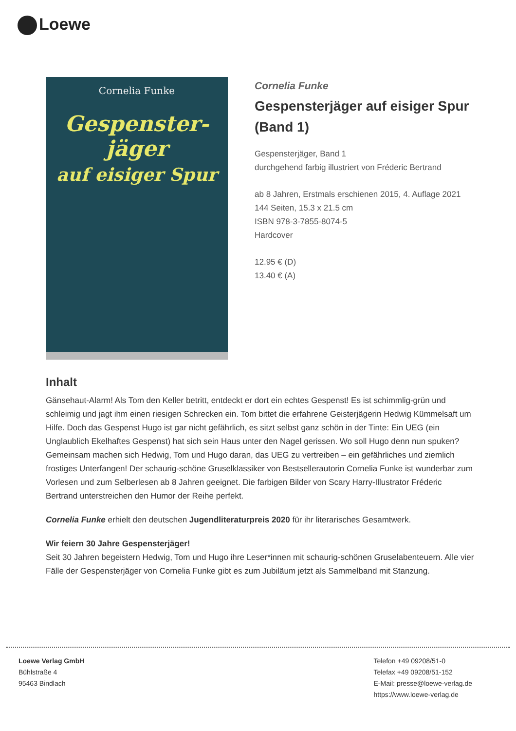Loewe
Cornelia Funke
Gespenster-
jäger
auf eisiger Spur
Cornelia Funke
Gespensterjäger auf eisiger Spur (Band 1)
Gespensterjäger, Band 1
durchgehend farbig illustriert von Fréderic Bertrand
ab 8 Jahren, Erstmals erschienen 2015, 4. Auflage 2021
144 Seiten, 15.3 x 21.5 cm
ISBN 978-3-7855-8074-5
Hardcover
12.95 € (D)
13.40 € (A)
Inhalt
Gänsehaut-Alarm! Als Tom den Keller betritt, entdeckt er dort ein echtes Gespenst! Es ist schimmlig-grün und schleimig und jagt ihm einen riesigen Schrecken ein. Tom bittet die erfahrene Geisterjägerin Hedwig Kümmelsaft um Hilfe. Doch das Gespenst Hugo ist gar nicht gefährlich, es sitzt selbst ganz schön in der Tinte: Ein UEG (ein Unglaublich Ekelhaftes Gespenst) hat sich sein Haus unter den Nagel gerissen. Wo soll Hugo denn nun spuken? Gemeinsam machen sich Hedwig, Tom und Hugo daran, das UEG zu vertreiben – ein gefährliches und ziemlich frostiges Unterfangen! Der schaurig-schöne Gruselklassiker von Bestsellerautorin Cornelia Funke ist wunderbar zum Vorlesen und zum Selberlesen ab 8 Jahren geeignet. Die farbigen Bilder von Scary Harry-Illustrator Fréderic Bertrand unterstreichen den Humor der Reihe perfekt.
Cornelia Funke erhielt den deutschen Jugendliteraturpreis 2020 für ihr literarisches Gesamtwerk.
Wir feiern 30 Jahre Gespensterjäger!
Seit 30 Jahren begeistern Hedwig, Tom und Hugo ihre Leser*innen mit schaurig-schönen Gruselabenteuern. Alle vier Fälle der Gespensterjäger von Cornelia Funke gibt es zum Jubiläum jetzt als Sammelband mit Stanzung.
Loewe Verlag GmbH
Bühlstraße 4
95463 Bindlach
Telefon +49 09208/51-0
Telefax +49 09208/51-152
E-Mail: presse@loewe-verlag.de
https://www.loewe-verlag.de